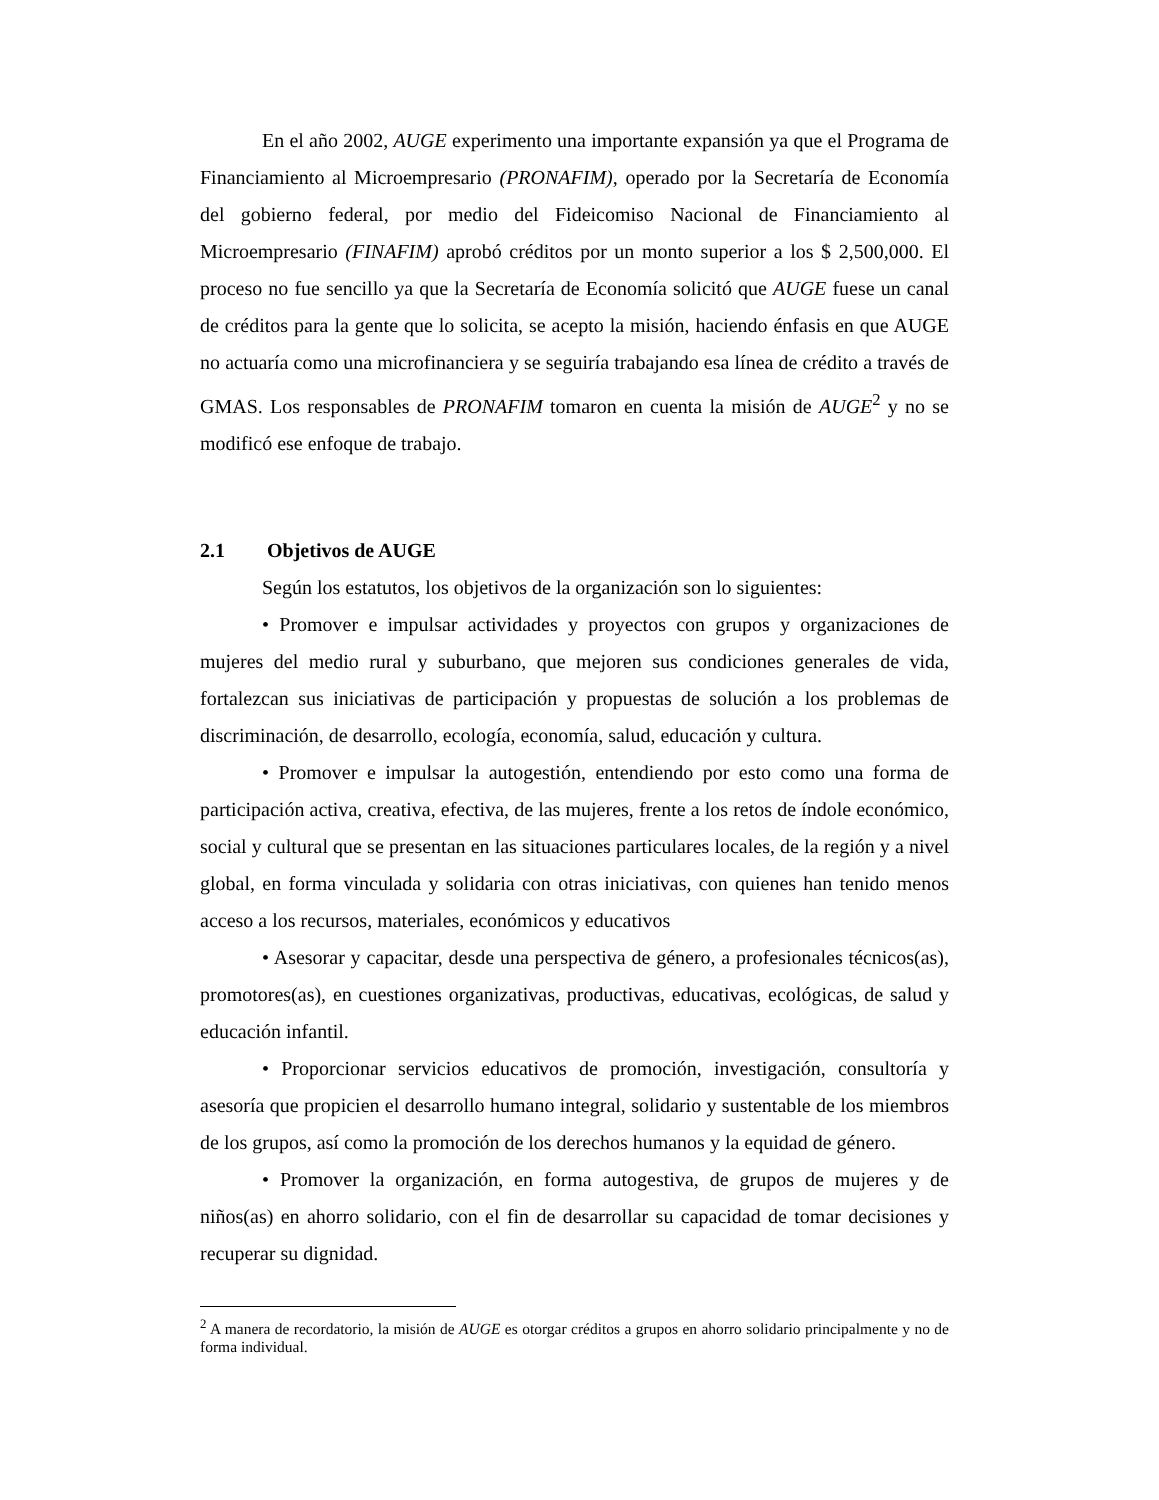En el año 2002, AUGE experimento una importante expansión ya que el Programa de Financiamiento al Microempresario (PRONAFIM), operado por la Secretaría de Economía del gobierno federal, por medio del Fideicomiso Nacional de Financiamiento al Microempresario (FINAFIM) aprobó créditos por un monto superior a los $ 2,500,000. El proceso no fue sencillo ya que la Secretaría de Economía solicitó que AUGE fuese un canal de créditos para la gente que lo solicita, se acepto la misión, haciendo énfasis en que AUGE no actuaría como una microfinanciera y se seguiría trabajando esa línea de crédito a través de GMAS. Los responsables de PRONAFIM tomaron en cuenta la misión de AUGE<sup>2</sup> y no se modificó ese enfoque de trabajo.
2.1 Objetivos de AUGE
Según los estatutos, los objetivos de la organización son lo siguientes:
• Promover e impulsar actividades y proyectos con grupos y organizaciones de mujeres del medio rural y suburbano, que mejoren sus condiciones generales de vida, fortalezcan sus iniciativas de participación y propuestas de solución a los problemas de discriminación, de desarrollo, ecología, economía, salud, educación y cultura.
• Promover e impulsar la autogestión, entendiendo por esto como una forma de participación activa, creativa, efectiva, de las mujeres, frente a los retos de índole económico, social y cultural que se presentan en las situaciones particulares locales, de la región y a nivel global, en forma vinculada y solidaria con otras iniciativas, con quienes han tenido menos acceso a los recursos, materiales, económicos y educativos
• Asesorar y capacitar, desde una perspectiva de género, a profesionales técnicos(as), promotores(as), en cuestiones organizativas, productivas, educativas, ecológicas, de salud y educación infantil.
• Proporcionar servicios educativos de promoción, investigación, consultoría y asesoría que propicien el desarrollo humano integral, solidario y sustentable de los miembros de los grupos, así como la promoción de los derechos humanos y la equidad de género.
• Promover la organización, en forma autogestiva, de grupos de mujeres y de niños(as) en ahorro solidario, con el fin de desarrollar su capacidad de tomar decisiones y recuperar su dignidad.
<sup>2</sup> A manera de recordatorio, la misión de AUGE es otorgar créditos a grupos en ahorro solidario principalmente y no de forma individual.